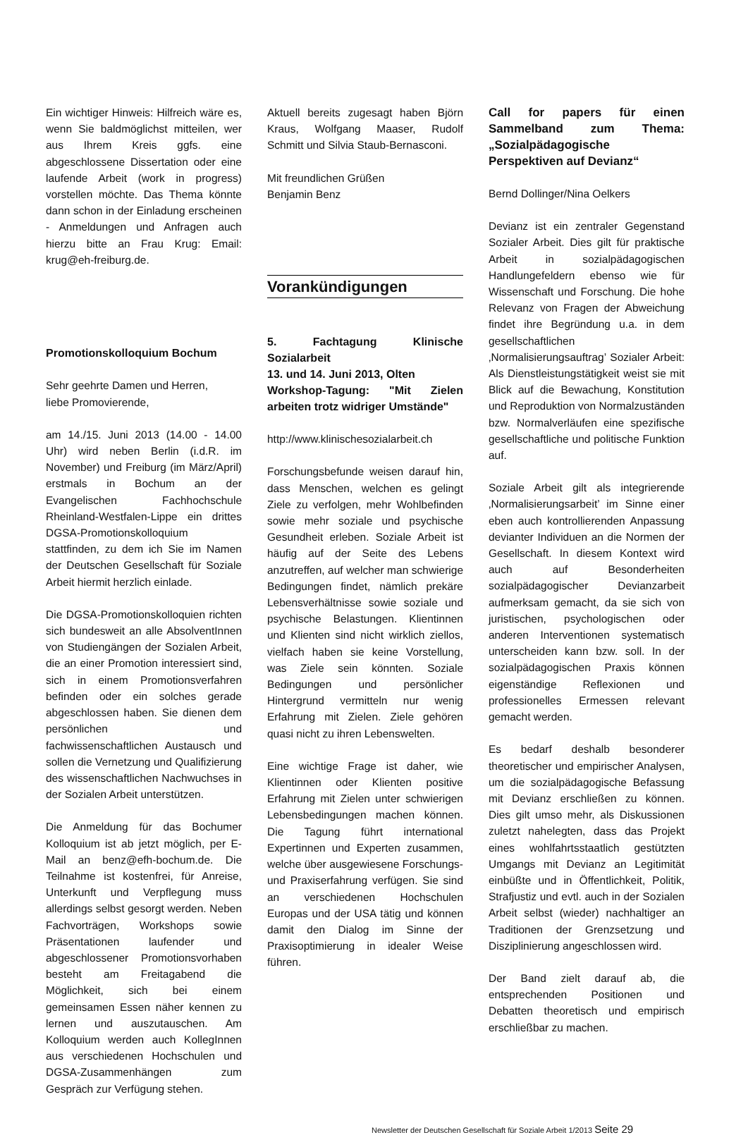Ein wichtiger Hinweis: Hilfreich wäre es, wenn Sie baldmöglichst mitteilen, wer aus Ihrem Kreis ggfs. eine abgeschlossene Dissertation oder eine laufende Arbeit (work in progress) vorstellen möchte. Das Thema könnte dann schon in der Einladung erscheinen - Anmeldungen und Anfragen auch hierzu bitte an Frau Krug: Email: krug@eh-freiburg.de.
Promotionskolloquium Bochum
Sehr geehrte Damen und Herren,
liebe Promovierende,
am 14./15. Juni 2013 (14.00 - 14.00 Uhr) wird neben Berlin (i.d.R. im November) und Freiburg (im März/April) erstmals in Bochum an der Evangelischen Fachhochschule Rheinland-Westfalen-Lippe ein drittes DGSA-Promotionskolloquium stattfinden, zu dem ich Sie im Namen der Deutschen Gesellschaft für Soziale Arbeit hiermit herzlich einlade.
Die DGSA-Promotionskolloquien richten sich bundesweit an alle AbsolventInnen von Studiengängen der Sozialen Arbeit, die an einer Promotion interessiert sind, sich in einem Promotionsverfahren befinden oder ein solches gerade abgeschlossen haben. Sie dienen dem persönlichen und fachwissenschaftlichen Austausch und sollen die Vernetzung und Qualifizierung des wissenschaftlichen Nachwuchses in der Sozialen Arbeit unterstützen.
Die Anmeldung für das Bochumer Kolloquium ist ab jetzt möglich, per E-Mail an benz@efh-bochum.de. Die Teilnahme ist kostenfrei, für Anreise, Unterkunft und Verpflegung muss allerdings selbst gesorgt werden. Neben Fachvorträgen, Workshops sowie Präsentationen laufender und abgeschlossener Promotionsvorhaben besteht am Freitagabend die Möglichkeit, sich bei einem gemeinsamen Essen näher kennen zu lernen und auszutauschen. Am Kolloquium werden auch KollegInnen aus verschiedenen Hochschulen und DGSA-Zusammenhängen zum Gespräch zur Verfügung stehen.
Aktuell bereits zugesagt haben Björn Kraus, Wolfgang Maaser, Rudolf Schmitt und Silvia Staub-Bernasconi.
Mit freundlichen Grüßen
Benjamin Benz
Vorankündigungen
5. Fachtagung Klinische Sozialarbeit
13. und 14. Juni 2013, Olten
Workshop-Tagung: "Mit Zielen arbeiten trotz widriger Umstände"
http://www.klinischesozialarbeit.ch
Forschungsbefunde weisen darauf hin, dass Menschen, welchen es gelingt Ziele zu verfolgen, mehr Wohlbefinden sowie mehr soziale und psychische Gesundheit erleben. Soziale Arbeit ist häufig auf der Seite des Lebens anzutreffen, auf welcher man schwierige Bedingungen findet, nämlich prekäre Lebensverhältnisse sowie soziale und psychische Belastungen. Klientinnen und Klienten sind nicht wirklich ziellos, vielfach haben sie keine Vorstellung, was Ziele sein könnten. Soziale Bedingungen und persönlicher Hintergrund vermitteln nur wenig Erfahrung mit Zielen. Ziele gehören quasi nicht zu ihren Lebenswelten.
Eine wichtige Frage ist daher, wie Klientinnen oder Klienten positive Erfahrung mit Zielen unter schwierigen Lebensbedingungen machen können. Die Tagung führt international Expertinnen und Experten zusammen, welche über ausgewiesene Forschungs- und Praxiserfahrung verfügen. Sie sind an verschiedenen Hochschulen Europas und der USA tätig und können damit den Dialog im Sinne der Praxisoptimierung in idealer Weise führen.
Call for papers für einen Sammelband zum Thema: „Sozialpädagogische Perspektiven auf Devianz“
Bernd Dollinger/Nina Oelkers
Devianz ist ein zentraler Gegenstand Sozialer Arbeit. Dies gilt für praktische Arbeit in sozialpädagogischen Handlungefeldern ebenso wie für Wissenschaft und Forschung. Die hohe Relevanz von Fragen der Abweichung findet ihre Begründung u.a. in dem gesellschaftlichen ‚Normalisierungsauftrag’ Sozialer Arbeit: Als Dienstleistungstätigkeit weist sie mit Blick auf die Bewachung, Konstitution und Reproduktion von Normalzuständen bzw. Normalverläufen eine spezifische gesellschaftliche und politische Funktion auf.
Soziale Arbeit gilt als integrierende ‚Normalisierungsarbeit’ im Sinne einer eben auch kontrollierenden Anpassung devianter Individuen an die Normen der Gesellschaft. In diesem Kontext wird auch auf Besonderheiten sozialpädagogischer Devianzarbeit aufmerksam gemacht, da sie sich von juristischen, psychologischen oder anderen Interventionen systematisch unterscheiden kann bzw. soll. In der sozialpädagogischen Praxis können eigenständige Reflexionen und professionelles Ermessen relevant gemacht werden.
Es bedarf deshalb besonderer theoretischer und empirischer Analysen, um die sozialpädagogische Befassung mit Devianz erschließen zu können. Dies gilt umso mehr, als Diskussionen zuletzt nahelegten, dass das Projekt eines wohlfahrtsstaatlich gestützten Umgangs mit Devianz an Legitimität einbüßte und in Öffentlichkeit, Politik, Strafjustiz und evtl. auch in der Sozialen Arbeit selbst (wieder) nachhaltiger an Traditionen der Grenzsetzung und Disziplinierung angeschlossen wird.
Der Band zielt darauf ab, die entsprechenden Positionen und Debatten theoretisch und empirisch erschließbar zu machen.
Newsletter der Deutschen Gesellschaft für Soziale Arbeit 1/2013 Seite 29